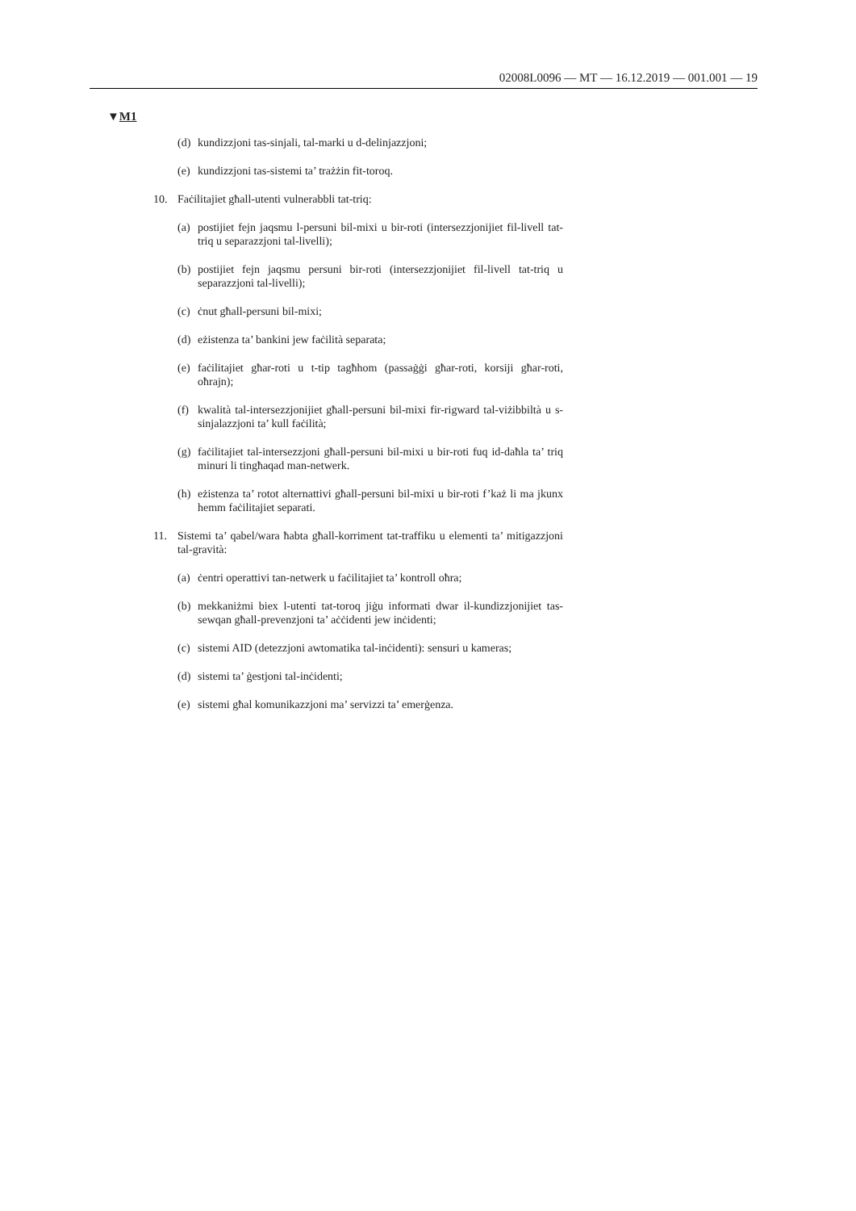02008L0096 — MT — 16.12.2019 — 001.001 — 19
▼M1
(d) kundizzjoni tas-sinjali, tal-marki u d-delinjazzjoni;
(e) kundizzjoni tas-sistemi ta’ trażżin fit-toroq.
10. Faċilitajiet għall-utenti vulnerabbli tat-triq:
(a) postijiet fejn jaqsmu l-persuni bil-mixi u bir-roti (intersezzjonijiet fil-livell tat-triq u separazzjoni tal-livelli);
(b) postijiet fejn jaqsmu persuni bir-roti (intersezzjonijiet fil-livell tat-triq u separazzjoni tal-livelli);
(c) ċnut għall-persuni bil-mixi;
(d) eżistenza ta’ bankini jew faċilità separata;
(e) faċilitajiet għar-roti u t-tip tagħhom (passaġġi għar-roti, korsiji għar-roti, oħrajn);
(f) kwalità tal-intersezzjonijiet għall-persuni bil-mixi fir-rigward tal-viżib­biltà u s-sinjalazzjoni ta’ kull faċilità;
(g) faċilitajiet tal-intersezzjoni għall-persuni bil-mixi u bir-roti fuq id-daħla ta’ triq minuri li tingħaqad man-netwerk.
(h) eżistenza ta’ rotot alternattivi għall-persuni bil-mixi u bir-roti f’każ li ma jkunx hemm faċilitajiet separati.
11. Sistemi ta’ qabel/wara ħabta għall-korriment tat-traffiku u elementi ta’ miti­gazzjoni tal-gravità:
(a) ċentri operattivi tan-netwerk u faċilitajiet ta’ kontroll oħra;
(b) mekkaniżmi biex l-utenti tat-toroq jiġu informati dwar il-kundizzjonijiet tas-sewqan għall-prevenzjoni ta’ aċċidenti jew inċidenti;
(c) sistemi AID (detezzjoni awtomatika tal-inċidenti): sensuri u kameras;
(d) sistemi ta’ ġestjoni tal-inċidenti;
(e) sistemi għal komunikazzjoni ma’ servizzi ta’ emerġenza.